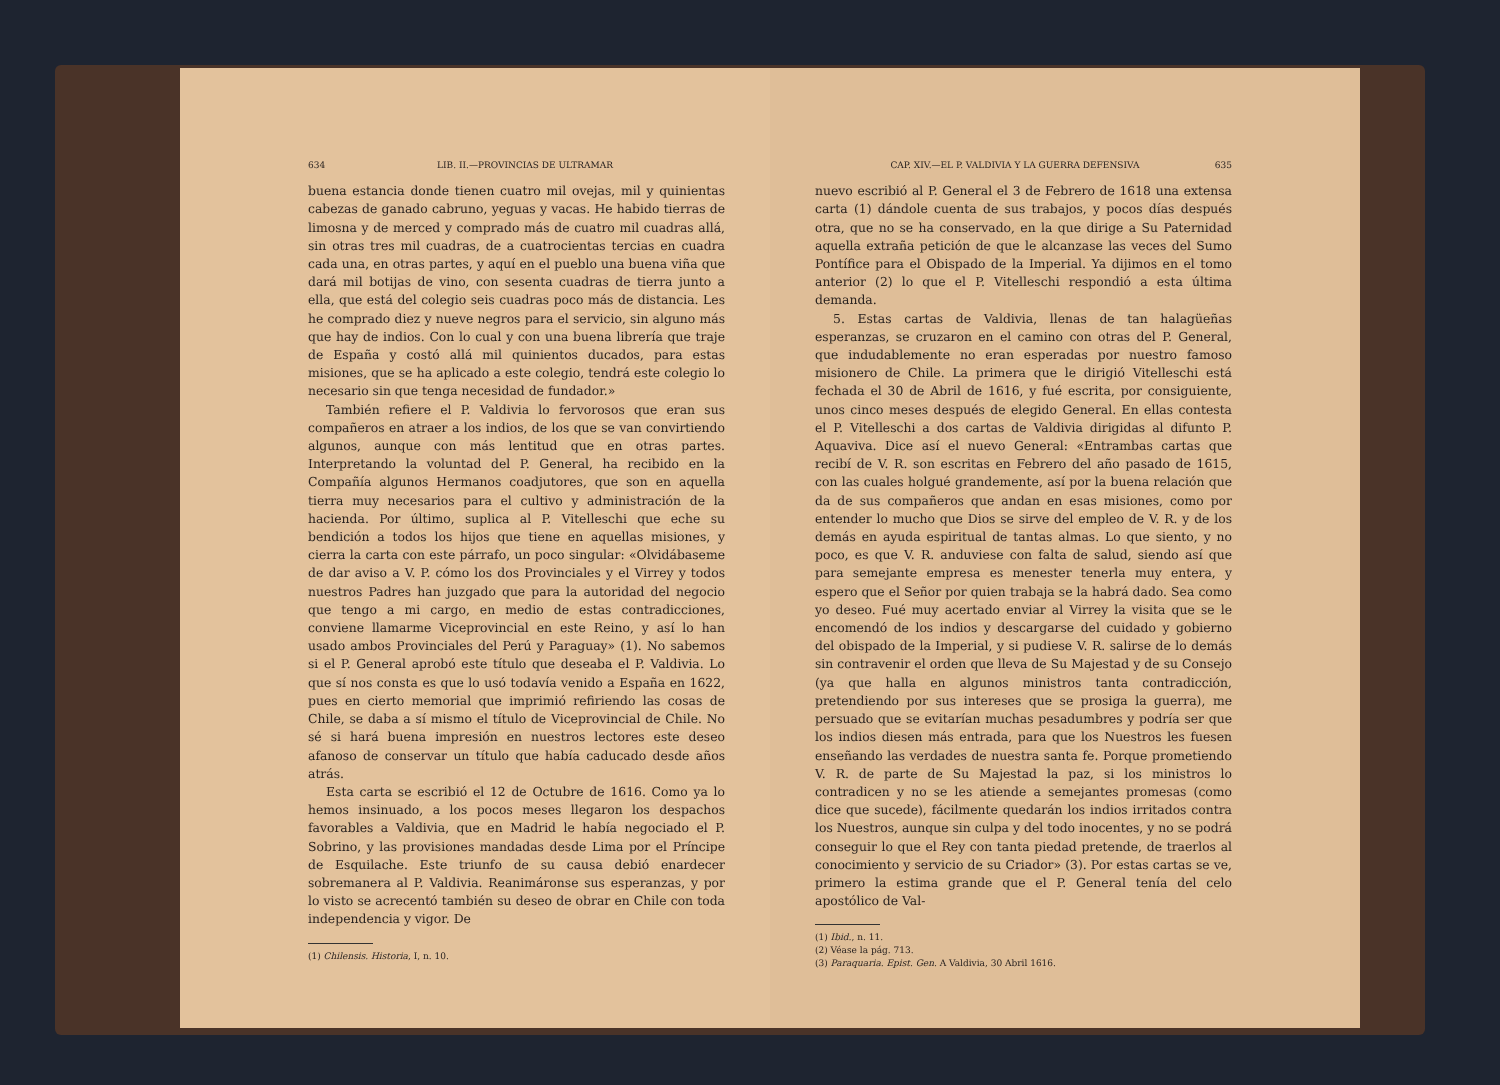634 LIB. II.—PROVINCIAS DE ULTRAMAR
buena estancia donde tienen cuatro mil ovejas, mil y quinientas cabezas de ganado cabruno, yeguas y vacas. He habido tierras de limosna y de merced y comprado más de cuatro mil cuadras allá, sin otras tres mil cuadras, de a cuatrocientas tercias en cuadra cada una, en otras partes, y aquí en el pueblo una buena viña que dará mil botijas de vino, con sesenta cuadras de tierra junto a ella, que está del colegio seis cuadras poco más de distancia. Les he comprado diez y nueve negros para el servicio, sin alguno más que hay de indios. Con lo cual y con una buena librería que traje de España y costó allá mil quinientos ducados, para estas misiones, que se ha aplicado a este colegio, tendrá este colegio lo necesario sin que tenga necesidad de fundador.»
También refiere el P. Valdivia lo fervorosos que eran sus compañeros en atraer a los indios, de los que se van convirtiendo algunos, aunque con más lentitud que en otras partes. Interpretando la voluntad del P. General, ha recibido en la Compañía algunos Hermanos coadjutores, que son en aquella tierra muy necesarios para el cultivo y administración de la hacienda. Por último, suplica al P. Vitelleschi que eche su bendición a todos los hijos que tiene en aquellas misiones, y cierra la carta con este párrafo, un poco singular: «Olvidábaseme de dar aviso a V. P. cómo los dos Provinciales y el Virrey y todos nuestros Padres han juzgado que para la autoridad del negocio que tengo a mi cargo, en medio de estas contradicciones, conviene llamarme Viceprovincial en este Reino, y así lo han usado ambos Provinciales del Perú y Paraguay» (1). No sabemos si el P. General aprobó este título que deseaba el P. Valdivia. Lo que sí nos consta es que lo usó todavía venido a España en 1622, pues en cierto memorial que imprimió refiriendo las cosas de Chile, se daba a sí mismo el título de Viceprovincial de Chile. No sé si hará buena impresión en nuestros lectores este deseo afanoso de conservar un título que había caducado desde años atrás.
Esta carta se escribió el 12 de Octubre de 1616. Como ya lo hemos insinuado, a los pocos meses llegaron los despachos favorables a Valdivia, que en Madrid le había negociado el P. Sobrino, y las provisiones mandadas desde Lima por el Príncipe de Esquilache. Este triunfo de su causa debió enardecer sobremanera al P. Valdivia. Reanimáronse sus esperanzas, y por lo visto se acrecentó también su deseo de obrar en Chile con toda independencia y vigor. De
(1) Chilensis. Historia, I, n. 10.
CAP. XIV.—EL P. VALDIVIA Y LA GUERRA DEFENSIVA 635
nuevo escribió al P. General el 3 de Febrero de 1618 una extensa carta (1) dándole cuenta de sus trabajos, y pocos días después otra, que no se ha conservado, en la que dirige a Su Paternidad aquella extraña petición de que le alcanzase las veces del Sumo Pontífice para el Obispado de la Imperial. Ya dijimos en el tomo anterior (2) lo que el P. Vitelleschi respondió a esta última demanda.
5. Estas cartas de Valdivia, llenas de tan halagüeñas esperanzas, se cruzaron en el camino con otras del P. General, que indudablemente no eran esperadas por nuestro famoso misionero de Chile. La primera que le dirigió Vitelleschi está fechada el 30 de Abril de 1616, y fué escrita, por consiguiente, unos cinco meses después de elegido General. En ellas contesta el P. Vitelleschi a dos cartas de Valdivia dirigidas al difunto P. Aquaviva. Dice así el nuevo General: «Entrambas cartas que recibí de V. R. son escritas en Febrero del año pasado de 1615, con las cuales holgué grandemente, así por la buena relación que da de sus compañeros que andan en esas misiones, como por entender lo mucho que Dios se sirve del empleo de V. R. y de los demás en ayuda espiritual de tantas almas. Lo que siento, y no poco, es que V. R. anduviese con falta de salud, siendo así que para semejante empresa es menester tenerla muy entera, y espero que el Señor por quien trabaja se la habrá dado. Sea como yo deseo. Fué muy acertado enviar al Virrey la visita que se le encomendó de los indios y descargarse del cuidado y gobierno del obispado de la Imperial, y si pudiese V. R. salirse de lo demás sin contravenir el orden que lleva de Su Majestad y de su Consejo (ya que halla en algunos ministros tanta contradicción, pretendiendo por sus intereses que se prosiga la guerra), me persuado que se evitarían muchas pesadumbres y podría ser que los indios diesen más entrada, para que los Nuestros les fuesen enseñando las verdades de nuestra santa fe. Porque prometiendo V. R. de parte de Su Majestad la paz, si los ministros lo contradicen y no se les atiende a semejantes promesas (como dice que sucede), fácilmente quedarán los indios irritados contra los Nuestros, aunque sin culpa y del todo inocentes, y no se podrá conseguir lo que el Rey con tanta piedad pretende, de traerlos al conocimiento y servicio de su Criador» (3). Por estas cartas se ve, primero la estima grande que el P. General tenía del celo apostólico de Val-
(1) Ibid., n. 11.
(2) Véase la pág. 713.
(3) Paraquaria. Epist. Gen. A Valdivia, 30 Abril 1616.